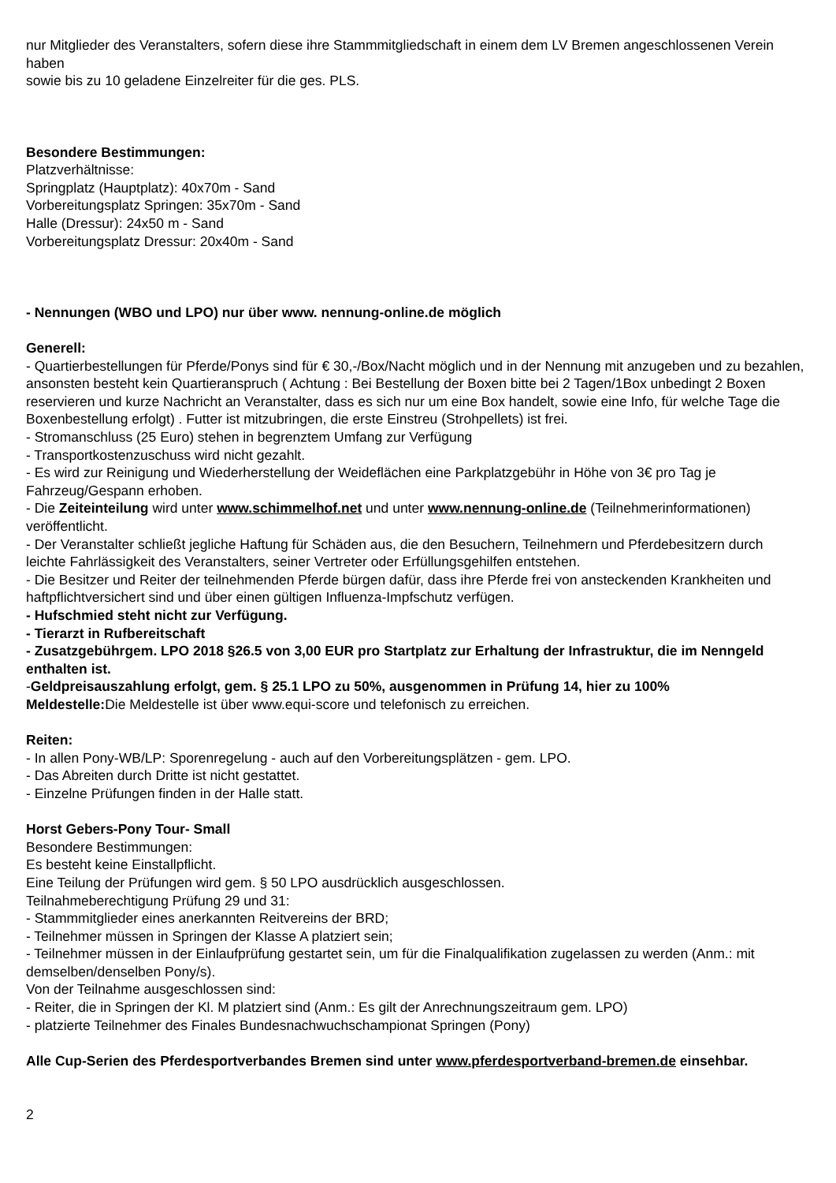nur Mitglieder des Veranstalters, sofern diese ihre Stammmitgliedschaft in einem dem LV Bremen angeschlossenen Verein haben
sowie bis zu 10 geladene Einzelreiter für die ges. PLS.
Besondere Bestimmungen:
Platzverhältnisse:
Springplatz (Hauptplatz): 40x70m - Sand
Vorbereitungsplatz Springen: 35x70m - Sand
Halle (Dressur): 24x50 m - Sand
Vorbereitungsplatz Dressur: 20x40m - Sand
- Nennungen (WBO und LPO) nur über www. nennung-online.de möglich
Generell:
- Quartierbestellungen für Pferde/Ponys sind für € 30,-/Box/Nacht möglich und in der Nennung mit anzugeben und zu bezahlen, ansonsten besteht kein Quartieranspruch ( Achtung : Bei Bestellung der Boxen bitte bei 2 Tagen/1Box unbedingt 2 Boxen reservieren und kurze Nachricht an Veranstalter, dass es sich nur um eine Box handelt, sowie eine Info, für welche Tage die Boxenbestellung erfolgt) . Futter ist mitzubringen, die erste Einstreu (Strohpellets) ist frei.
- Stromanschluss (25 Euro) stehen in begrenztem Umfang zur Verfügung
- Transportkostenzuschuss wird nicht gezahlt.
- Es wird zur Reinigung und Wiederherstellung der Weideflächen eine Parkplatzgebühr in Höhe von 3€ pro Tag je Fahrzeug/Gespann erhoben.
- Die Zeiteinteilung wird unter www.schimmelhof.net und unter www.nennung-online.de (Teilnehmerinformationen) veröffentlicht.
- Der Veranstalter schließt jegliche Haftung für Schäden aus, die den Besuchern, Teilnehmern und Pferdebesitzern durch leichte Fahrlässigkeit des Veranstalters, seiner Vertreter oder Erfüllungsgehilfen entstehen.
- Die Besitzer und Reiter der teilnehmenden Pferde bürgen dafür, dass ihre Pferde frei von ansteckenden Krankheiten und haftpflichtversichert sind und über einen gültigen Influenza-Impfschutz verfügen.
- Hufschmied steht nicht zur Verfügung.
- Tierarzt in Rufbereitschaft
- Zusatzgebührgem. LPO 2018 §26.5 von 3,00 EUR pro Startplatz zur Erhaltung der Infrastruktur, die im Nenngeld enthalten ist.
-Geldpreisauszahlung erfolgt, gem. § 25.1 LPO zu 50%, ausgenommen in Prüfung 14, hier zu 100%
Meldestelle: Die Meldestelle ist über www.equi-score und telefonisch zu erreichen.
Reiten:
- In allen Pony-WB/LP: Sporenregelung - auch auf den Vorbereitungsplätzen - gem. LPO.
- Das Abreiten durch Dritte ist nicht gestattet.
- Einzelne Prüfungen finden in der Halle statt.
Horst Gebers-Pony Tour- Small
Besondere Bestimmungen:
Es besteht keine Einstallpflicht.
Eine Teilung der Prüfungen wird gem. § 50 LPO ausdrücklich ausgeschlossen.
Teilnahmeberechtigung Prüfung 29 und 31:
- Stammmitglieder eines anerkannten Reitvereins der BRD;
- Teilnehmer müssen in Springen der Klasse A platziert sein;
- Teilnehmer müssen in der Einlaufprüfung gestartet sein, um für die Finalqualifikation zugelassen zu werden (Anm.: mit demselben/denselben Pony/s).
Von der Teilnahme ausgeschlossen sind:
- Reiter, die in Springen der Kl. M platziert sind (Anm.: Es gilt der Anrechnungszeitraum gem. LPO)
- platzierte Teilnehmer des Finales Bundesnachwuchschampionat Springen (Pony)
Alle Cup-Serien des Pferdesportverbandes Bremen sind unter www.pferdesportverband-bremen.de einsehbar.
2